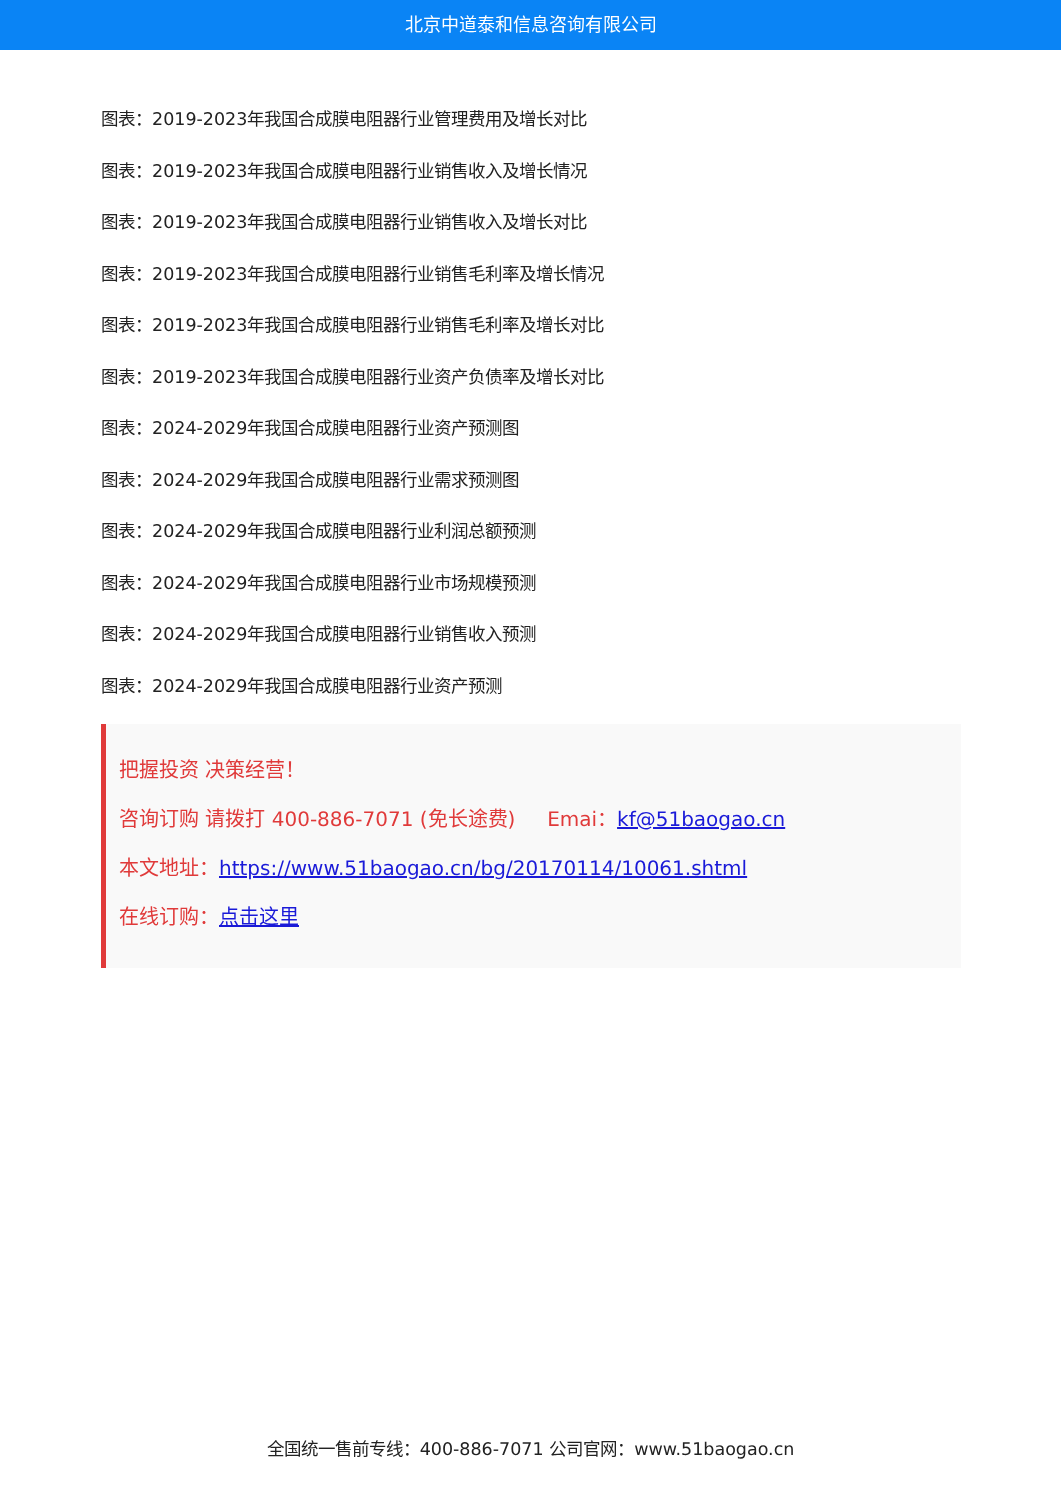北京中道泰和信息咨询有限公司
图表：2019-2023年我国合成膜电阻器行业管理费用及增长对比
图表：2019-2023年我国合成膜电阻器行业销售收入及增长情况
图表：2019-2023年我国合成膜电阻器行业销售收入及增长对比
图表：2019-2023年我国合成膜电阻器行业销售毛利率及增长情况
图表：2019-2023年我国合成膜电阻器行业销售毛利率及增长对比
图表：2019-2023年我国合成膜电阻器行业资产负债率及增长对比
图表：2024-2029年我国合成膜电阻器行业资产预测图
图表：2024-2029年我国合成膜电阻器行业需求预测图
图表：2024-2029年我国合成膜电阻器行业利润总额预测
图表：2024-2029年我国合成膜电阻器行业市场规模预测
图表：2024-2029年我国合成膜电阻器行业销售收入预测
图表：2024-2029年我国合成膜电阻器行业资产预测
把握投资 决策经营！
咨询订购 请拨打 400-886-7071 (免长途费) Emai：kf@51baogao.cn
本文地址：https://www.51baogao.cn/bg/20170114/10061.shtml
在线订购：点击这里
全国统一售前专线：400-886-7071 公司官网：www.51baogao.cn